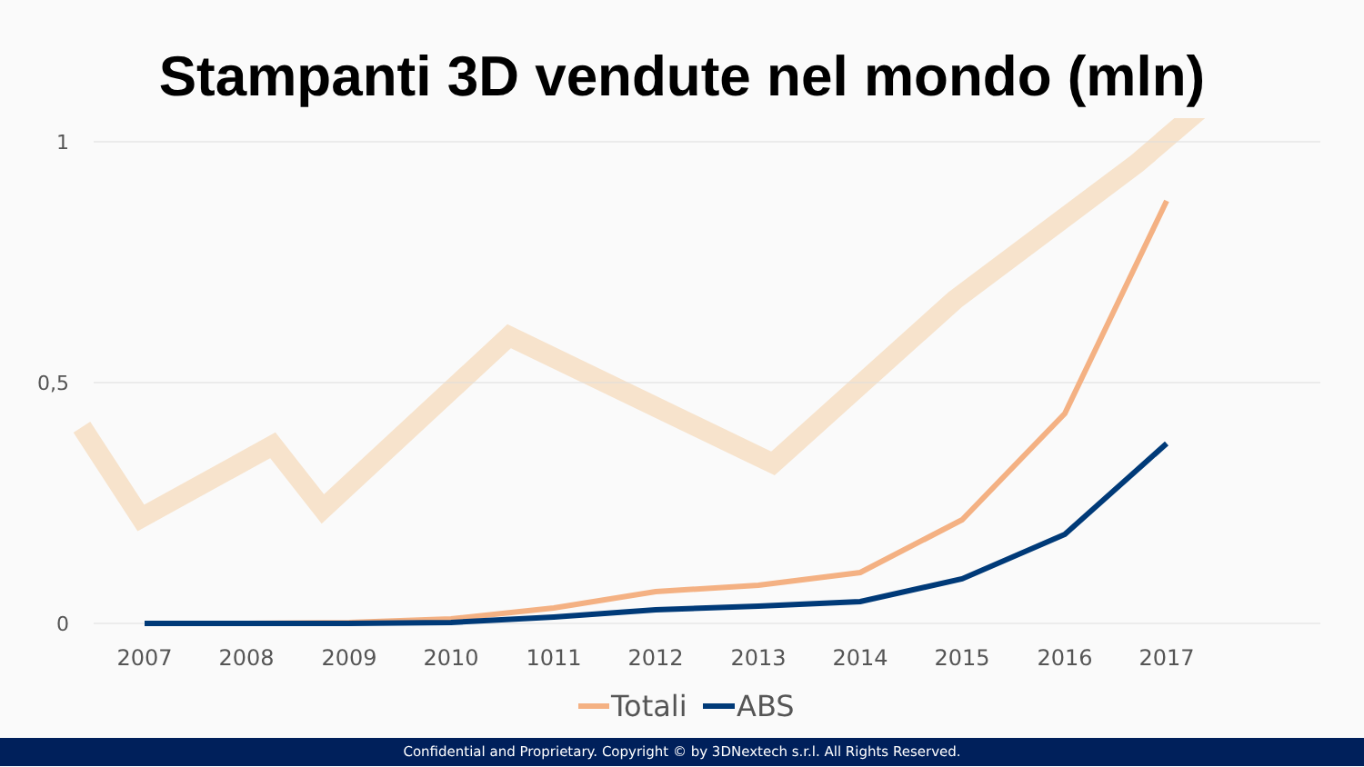Stampanti 3D vendute nel mondo (mln)
1
0,5
0
2007
2008
2009
2010
1011
2012
2013
2014
2015
2016
2017
Totali
ABS
Confidential and Proprietary. Copyright © by 3DNextech s.r.l. All Rights Reserved.